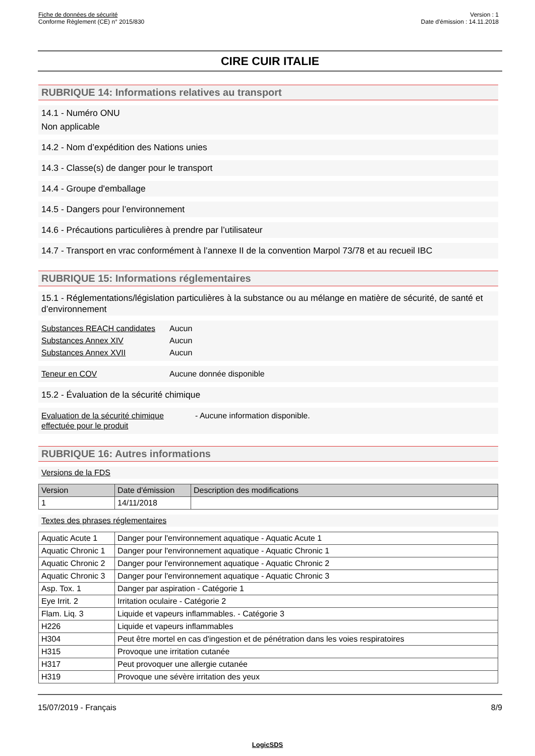Fiche de données de sécurité
Conforme Règlement (CE) n° 2015/830
Version : 1
Date d'émission : 14.11.2018
CIRE CUIR ITALIE
RUBRIQUE 14: Informations relatives au transport
14.1 - Numéro ONU
Non applicable
14.2 - Nom d’expédition des Nations unies
14.3 - Classe(s) de danger pour le transport
14.4 - Groupe d'emballage
14.5 - Dangers pour l’environnement
14.6 - Précautions particulières à prendre par l’utilisateur
14.7 - Transport en vrac conformément à l’annexe II de la convention Marpol 73/78 et au recueil IBC
RUBRIQUE 15: Informations réglementaires
15.1 - Réglementations/législation particulières à la substance ou au mélange en matière de sécurité, de santé et d’environnement
Substances REACH candidates Aucun
Substances Annex XIV Aucun
Substances Annex XVII Aucun
Teneur en COV Aucune donnée disponible
15.2 - Évaluation de la sécurité chimique
Evaluation de la sécurité chimique effectuée pour le produit - Aucune information disponible.
RUBRIQUE 16: Autres informations
Versions de la FDS
| Version | Date d'émission | Description des modifications |
| --- | --- | --- |
| 1 | 14/11/2018 | |
Textes des phrases réglementaires
| Aquatic Acute 1 | Danger pour l'environnement aquatique - Aquatic Acute 1 |
| Aquatic Chronic 1 | Danger pour l'environnement aquatique - Aquatic Chronic 1 |
| Aquatic Chronic 2 | Danger pour l'environnement aquatique - Aquatic Chronic 2 |
| Aquatic Chronic 3 | Danger pour l'environnement aquatique - Aquatic Chronic 3 |
| Asp. Tox. 1 | Danger par aspiration - Catégorie 1 |
| Eye Irrit. 2 | Irritation oculaire - Catégorie 2 |
| Flam. Liq. 3 | Liquide et vapeurs inflammables. - Catégorie 3 |
| H226 | Liquide et vapeurs inflammables |
| H304 | Peut être mortel en cas d'ingestion et de pénétration dans les voies respiratoires |
| H315 | Provoque une irritation cutanée |
| H317 | Peut provoquer une allergie cutanée |
| H319 | Provoque une sévère irritation des yeux |
15/07/2019 - Français 8/9
LogicSDS